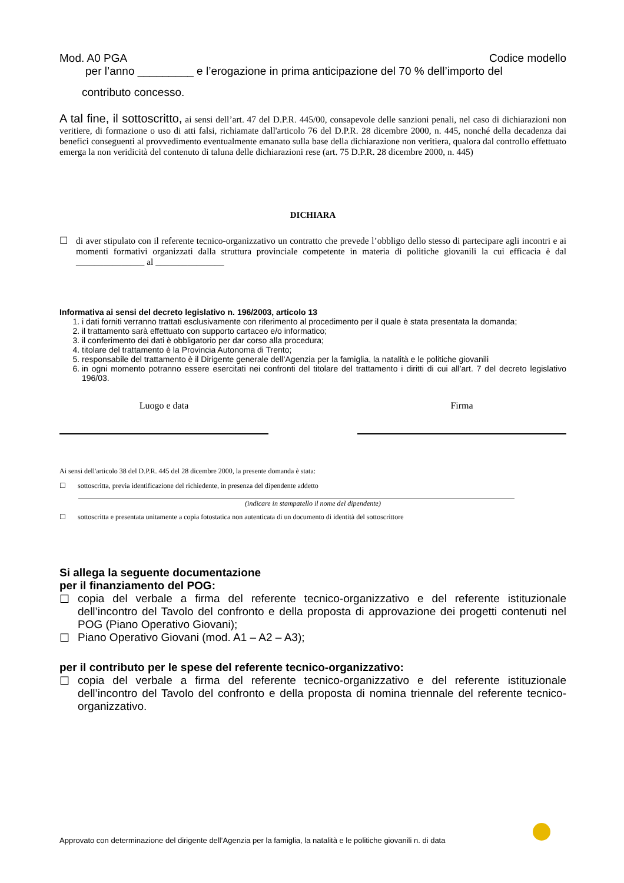Mod. A0 PGA Codice modello
per l’anno _________ e l’erogazione in prima anticipazione del 70 % dell’importo del
contributo concesso.
A tal fine, il sottoscritto, ai sensi dell’art. 47 del D.P.R. 445/00, consapevole delle sanzioni penali, nel caso di dichiarazioni non veritiere, di formazione o uso di atti falsi, richiamate dall'articolo 76 del D.P.R. 28 dicembre 2000, n. 445, nonché della decadenza dai benefici conseguenti al provvedimento eventualmente emanato sulla base della dichiarazione non veritiera, qualora dal controllo effettuato emerga la non veridicità del contenuto di taluna delle dichiarazioni rese (art. 75 D.P.R. 28 dicembre 2000, n. 445)
DICHIARA
☐ di aver stipulato con il referente tecnico-organizzativo un contratto che prevede l’obbligo dello stesso di partecipare agli incontri e ai momenti formativi organizzati dalla struttura provinciale competente in materia di politiche giovanili la cui efficacia è dal _______________ al _______________
Informativa ai sensi del decreto legislativo n. 196/2003, articolo 13
1. i dati forniti verranno trattati esclusivamente con riferimento al procedimento per il quale è stata presentata la domanda;
2. il trattamento sarà effettuato con supporto cartaceo e/o informatico;
3. il conferimento dei dati è obbligatorio per dar corso alla procedura;
4. titolare del trattamento è la Provincia Autonoma di Trento;
5. responsabile del trattamento è il Dirigente generale dell’Agenzia per la famiglia, la natalità e le politiche giovanili
6. in ogni momento potranno essere esercitati nei confronti del titolare del trattamento i diritti di cui all’art. 7 del decreto legislativo 196/03.
Luogo e data Firma
Ai sensi dell'articolo 38 del D.P.R. 445 del 28 dicembre 2000, la presente domanda è stata:
☐ sottoscritta, previa identificazione del richiedente, in presenza del dipendente addetto
(indicare in stampatello il nome del dipendente)
☐ sottoscritta e presentata unitamente a copia fotostatica non autenticata di un documento di identità del sottoscrittore
Si allega la seguente documentazione
per il finanziamento del POG:
☐ copia del verbale a firma del referente tecnico-organizzativo e del referente istituzionale dell’incontro del Tavolo del confronto e della proposta di approvazione dei progetti contenuti nel POG (Piano Operativo Giovani);
☐ Piano Operativo Giovani (mod. A1 – A2 – A3);
per il contributo per le spese del referente tecnico-organizzativo:
☐ copia del verbale a firma del referente tecnico-organizzativo e del referente istituzionale dell’incontro del Tavolo del confronto e della proposta di nomina triennale del referente tecnico-organizzativo.
Approvato con determinazione del dirigente dell’Agenzia per la famiglia, la natalità e le politiche giovanili n. di data